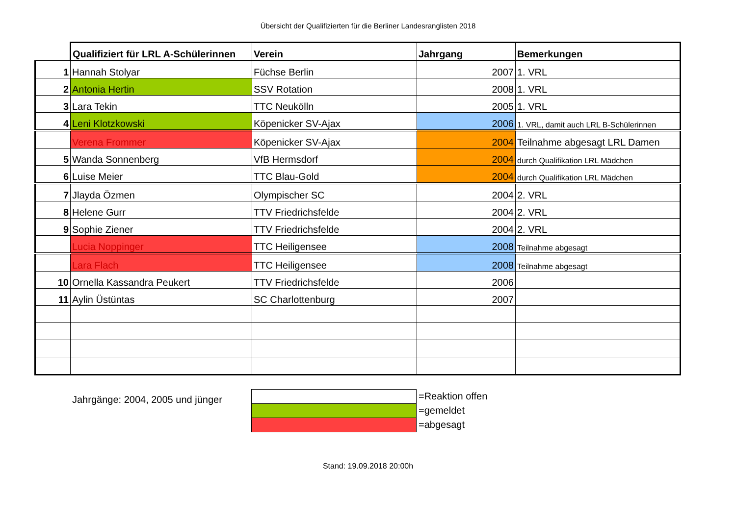Übersicht der Qualifizierten für die Berliner Landesranglisten 2018
| | Qualifiziert für LRL A-Schülerinnen | Verein | Jahrgang | Bemerkungen |
| 1 | Hannah Stolyar | Füchse Berlin | 2007 | 1. VRL |
| 2 | Antonia Hertin | SSV Rotation | 2008 | 1. VRL |
| 3 | Lara Tekin | TTC Neukölln | 2005 | 1. VRL |
| 4 | Leni Klotzkowski | Köpenicker SV-Ajax | 2006 | 1. VRL, damit auch LRL B-Schülerinnen |
| | Verena Frommer | Köpenicker SV-Ajax | 2004 | Teilnahme abgesagt LRL Damen |
| 5 | Wanda Sonnenberg | VfB Hermsdorf | 2004 | durch Qualifikation LRL Mädchen |
| 6 | Luise Meier | TTC Blau-Gold | 2004 | durch Qualifikation LRL Mädchen |
| 7 | Jlayda Özmen | Olympischer SC | 2004 | 2. VRL |
| 8 | Helene Gurr | TTV Friedrichsfelde | 2004 | 2. VRL |
| 9 | Sophie Ziener | TTV Friedrichsfelde | 2004 | 2. VRL |
| | Lucia Noppinger | TTC Heiligensee | 2008 | Teilnahme abgesagt |
| | Lara Flach | TTC Heiligensee | 2008 | Teilnahme abgesagt |
| 10 | Ornella Kassandra Peukert | TTV Friedrichsfelde | 2006 | |
| 11 | Aylin Üstüntas | SC Charlottenburg | 2007 | |
Jahrgänge: 2004, 2005 und jünger
=Reaktion offen
=gemeldet
=abgesagt
Stand: 19.09.2018 20:00h